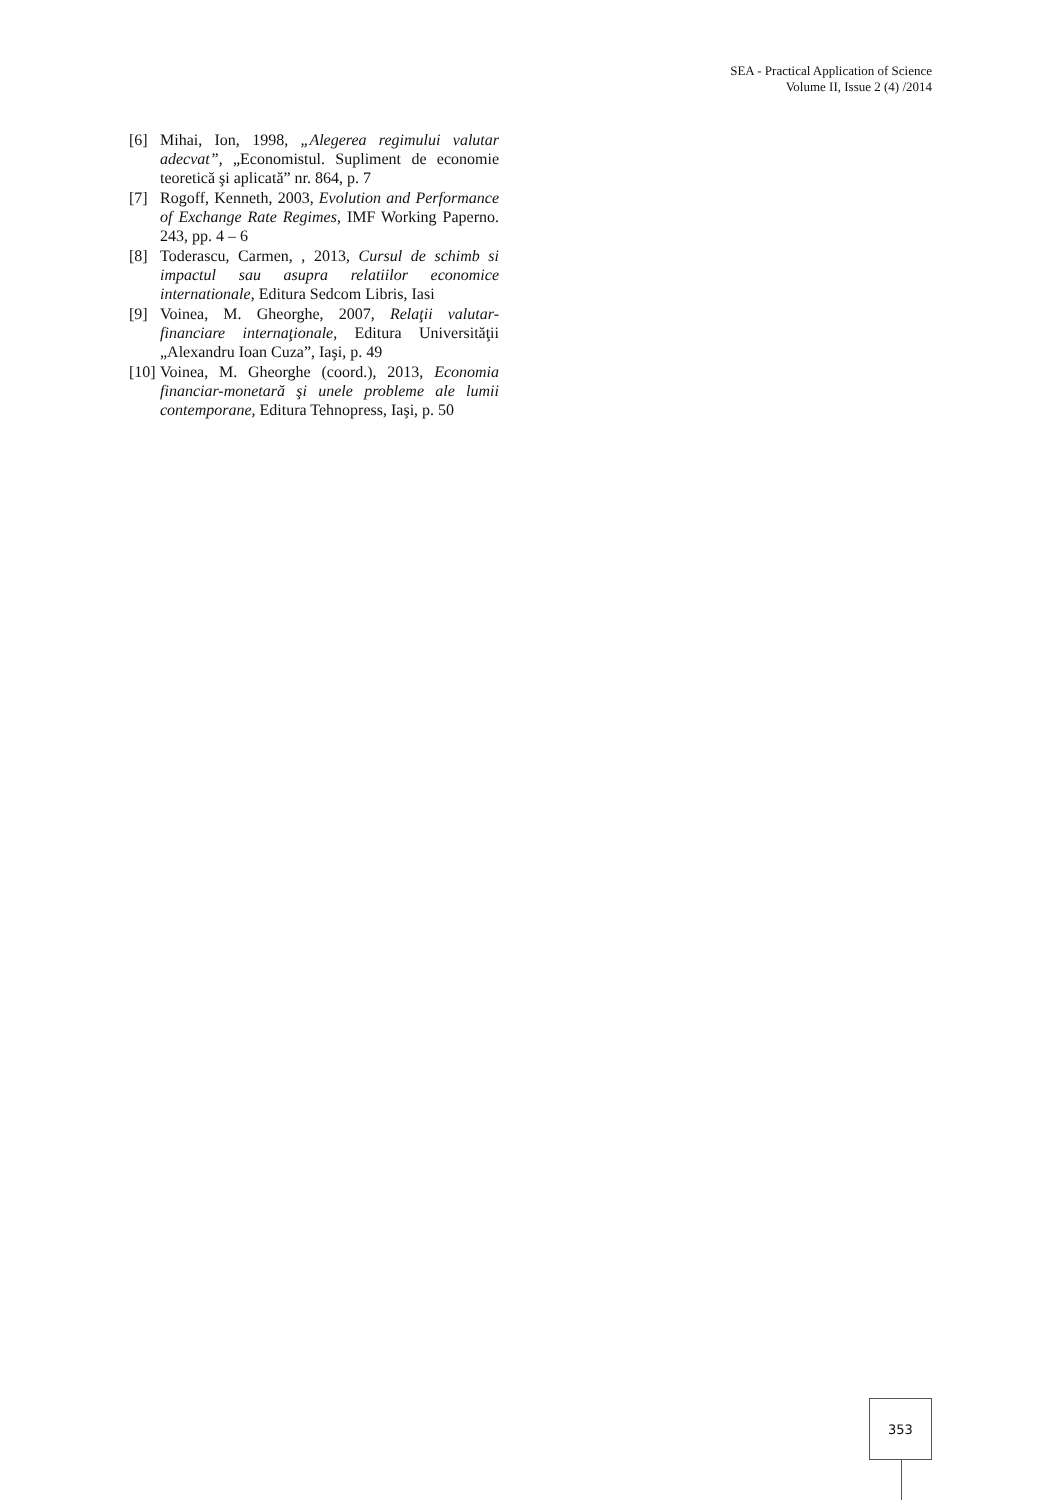SEA - Practical Application of Science
Volume II, Issue 2 (4) /2014
[6] Mihai, Ion, 1998, „Alegerea regimului valutar adecvat”, „Economistul. Supliment de economie teoretică şi aplicată” nr. 864, p. 7
[7] Rogoff, Kenneth, 2003, Evolution and Performance of Exchange Rate Regimes, IMF Working Paperno. 243, pp. 4 – 6
[8] Toderascu, Carmen, , 2013, Cursul de schimb si impactul sau asupra relatiilor economice internationale, Editura Sedcom Libris, Iasi
[9] Voinea, M. Gheorghe, 2007, Relaţii valutar-financiare internaţionale, Editura Universităţii „Alexandru Ioan Cuza”, Iaşi, p. 49
[10] Voinea, M. Gheorghe (coord.), 2013, Economia financiar-monetară şi unele probleme ale lumii contemporane, Editura Tehnopress, Iaşi, p. 50
353